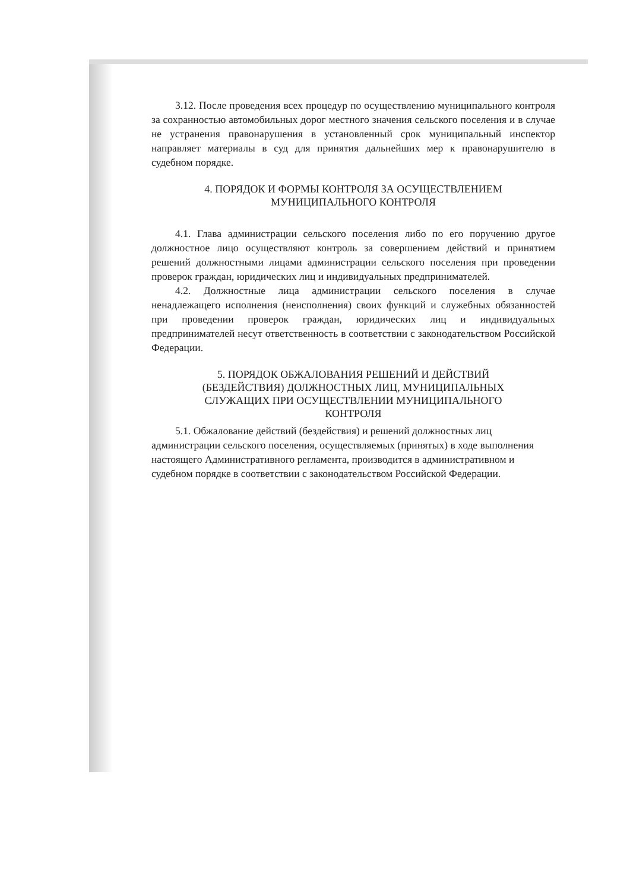3.12. После проведения всех процедур по осуществлению муниципального контроля за сохранностью автомобильных дорог местного значения сельского поселения и в случае не устранения правонарушения в установленный срок муниципальный инспектор направляет материалы в суд для принятия дальнейших мер к правонарушителю в судебном порядке.
4. ПОРЯДОК И ФОРМЫ КОНТРОЛЯ ЗА ОСУЩЕСТВЛЕНИЕМ
МУНИЦИПАЛЬНОГО КОНТРОЛЯ
4.1. Глава администрации сельского поселения либо по его поручению другое должностное лицо осуществляют контроль за совершением действий и принятием решений должностными лицами администрации сельского поселения при проведении проверок граждан, юридических лиц и индивидуальных предпринимателей.
4.2. Должностные лица администрации сельского поселения в случае ненадлежащего исполнения (неисполнения) своих функций и служебных обязанностей при проведении проверок граждан, юридических лиц и индивидуальных предпринимателей несут ответственность в соответствии с законодательством Российской Федерации.
5. ПОРЯДОК ОБЖАЛОВАНИЯ РЕШЕНИЙ И ДЕЙСТВИЙ
(БЕЗДЕЙСТВИЯ) ДОЛЖНОСТНЫХ ЛИЦ, МУНИЦИПАЛЬНЫХ
СЛУЖАЩИХ ПРИ ОСУЩЕСТВЛЕНИИ МУНИЦИПАЛЬНОГО
КОНТРОЛЯ
5.1. Обжалование действий (бездействия) и решений должностных лиц администрации сельского поселения, осуществляемых (принятых) в ходе выполнения настоящего Административного регламента, производится в административном и судебном порядке в соответствии с законодательством Российской Федерации.